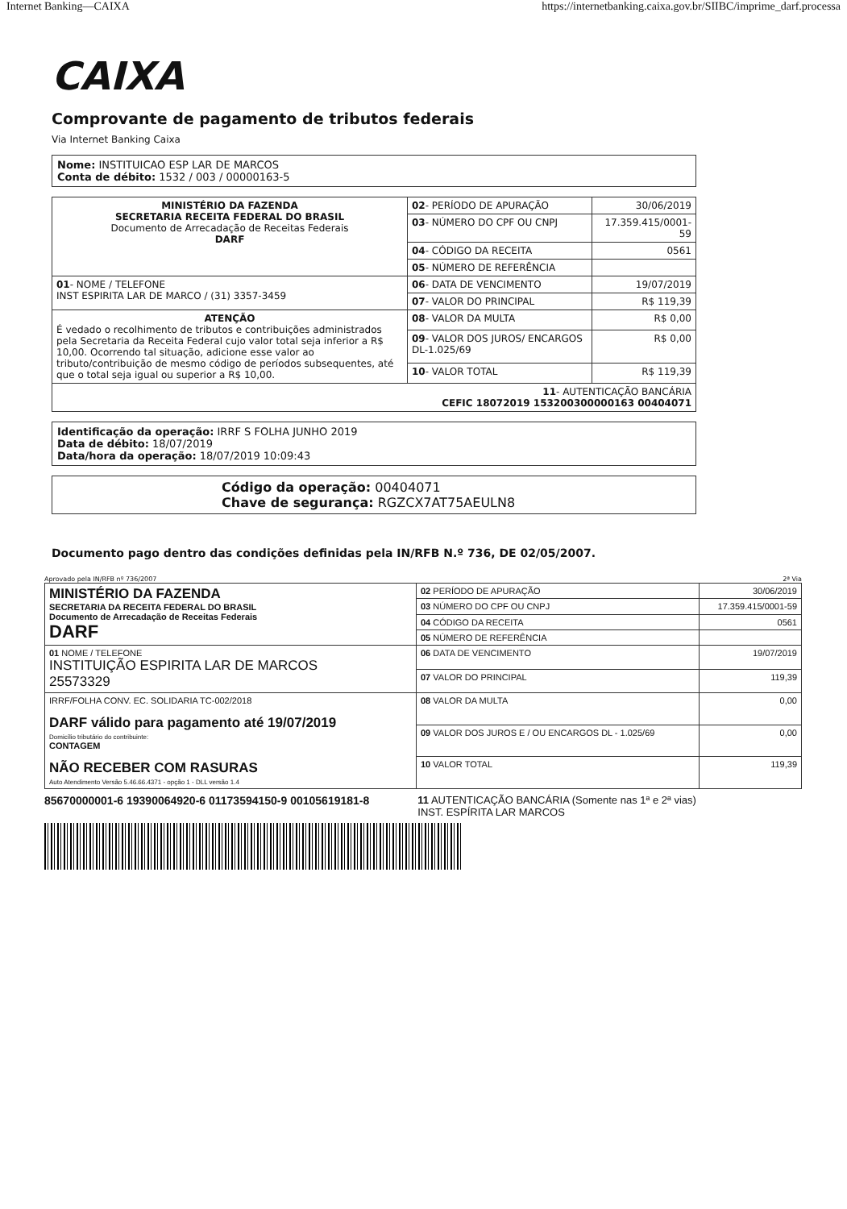Internet Banking—CAIXA https://internetbanking.caixa.gov.br/SIIBC/imprime_darf.processa
CAIXA
Comprovante de pagamento de tributos federais
Via Internet Banking Caixa
Nome: INSTITUICAO ESP LAR DE MARCOS
Conta de débito: 1532 / 003 / 00000163-5
| MINISTÉRIO DA FAZENDA SECRETARIA RECEITA FEDERAL DO BRASIL Documento de Arrecadação de Receitas Federais DARF | 02 - PERÍODO DE APURAÇÃO | 30/06/2019 |
| | 03 - NÚMERO DO CPF OU CNPJ | 17.359.415/0001-59 |
| | 04 - CÓDIGO DA RECEITA | 0561 |
| | 05 - NÚMERO DE REFERÊNCIA | |
| 01 - NOME / TELEFONE INST ESPIRITA LAR DE MARCO / (31) 3357-3459 | 06 - DATA DE VENCIMENTO | 19/07/2019 |
| | 07 - VALOR DO PRINCIPAL | R$ 119,39 |
| ATENÇÃO É vedado o recolhimento de tributos e contribuições administrados pela Secretaria da Receita Federal cujo valor total seja inferior a R$ 10,00. Ocorrendo tal situação, adicione esse valor ao tributo/contribuição de mesmo código de períodos subsequentes, até que o total seja igual ou superior a R$ 10,00. | 08 - VALOR DA MULTA | R$ 0,00 |
| | 09 - VALOR DOS JUROS/ ENCARGOS DL-1.025/69 | R$ 0,00 |
| | 10 - VALOR TOTAL | R$ 119,39 |
| 11 - AUTENTICAÇÃO BANCÁRIA CEFIC 18072019 153200300000163 00404071 | | |
Identificação da operação: IRRF S FOLHA JUNHO 2019
Data de débito: 18/07/2019
Data/hora da operação: 18/07/2019 10:09:43
Código da operação: 00404071
Chave de segurança: RGZCX7AT75AEULN8
Documento pago dentro das condições definidas pela IN/RFB N.º 736, DE 02/05/2007.
Aprovado pela IN/RFB nº 736/2007 2ª Via
| MINISTÉRIO DA FAZENDA SECRETARIA DA RECEITA FEDERAL DO BRASIL Documento de Arrecadação de Receitas Federais DARF | 02 PERÍODO DE APURAÇÃO | 30/06/2019 |
| | 03 NÚMERO DO CPF OU CNPJ | 17.359.415/0001-59 |
| | 04 CÓDIGO DA RECEITA | 0561 |
| | 05 NÚMERO DE REFERÊNCIA | |
| 01 NOME / TELEFONE INSTITUIÇÃO ESPIRITA LAR DE MARCOS 25573329 | 06 DATA DE VENCIMENTO | 19/07/2019 |
| | 07 VALOR DO PRINCIPAL | 119,39 |
| IRRF/FOLHA CONV. EC. SOLIDARIA TC-002/2018 DARF válido para pagamento até 19/07/2019 Domicílio tributário do contribuinte: CONTAGEM NÃO RECEBER COM RASURAS Auto Atendimento Versão 5.46.66.4371 - opção 1 - DLL versão 1.4 | 08 VALOR DA MULTA | 0,00 |
| | 09 VALOR DOS JUROS E / OU ENCARGOS DL - 1.025/69 | 0,00 |
| | 10 VALOR TOTAL | 119,39 |
85670000001-6 19390064920-6 01173594150-9 00105619181-8 11 AUTENTICAÇÃO BANCÁRIA (Somente nas 1ª e 2ª vias)
INST. ESPÍRITA LAR MARCOS